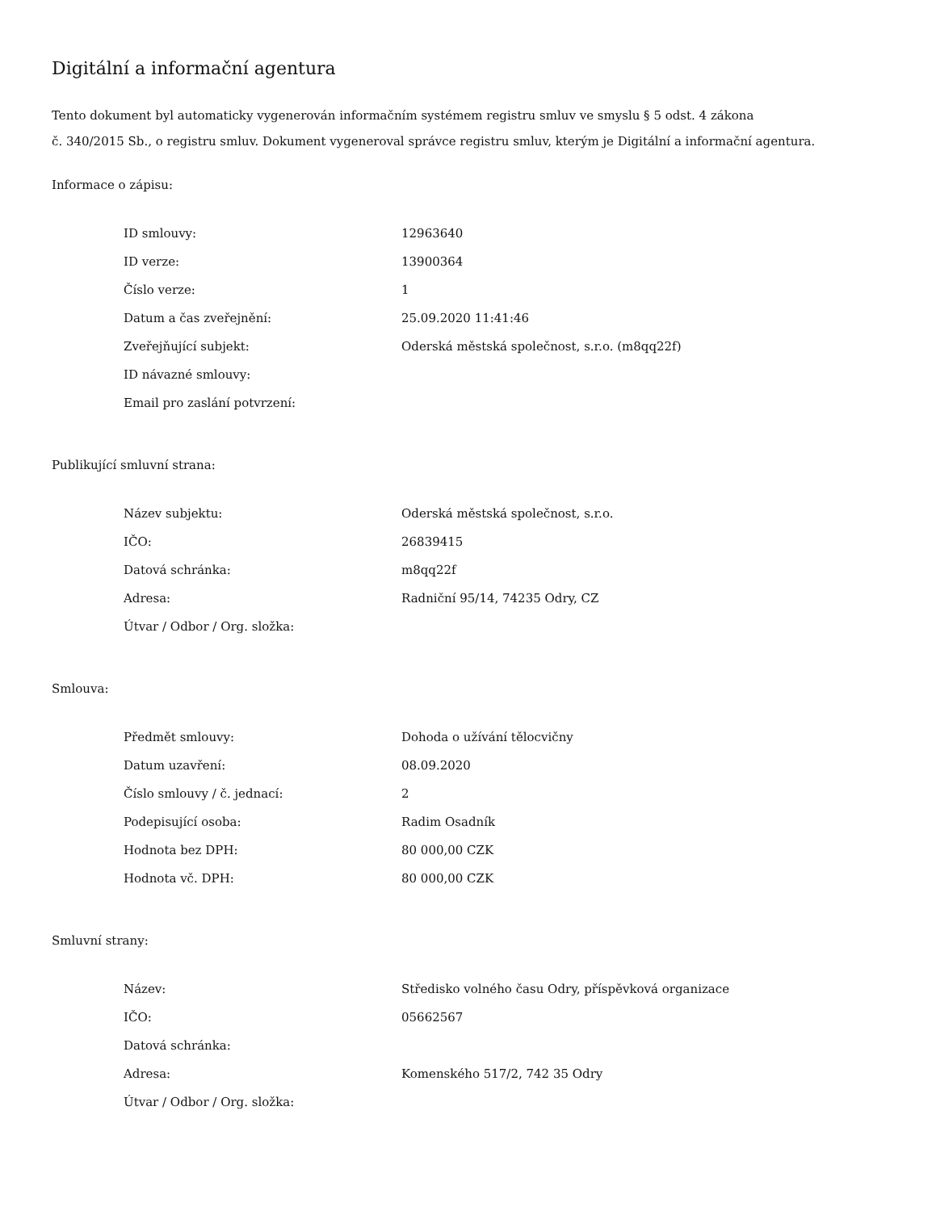Digitální a informační agentura
Tento dokument byl automaticky vygenerován informačním systémem registru smluv ve smyslu § 5 odst. 4 zákona
č. 340/2015 Sb., o registru smluv. Dokument vygeneroval správce registru smluv, kterým je Digitální a informační agentura.
Informace o zápisu:
| ID smlouvy: | 12963640 |
| ID verze: | 13900364 |
| Číslo verze: | 1 |
| Datum a čas zveřejnění: | 25.09.2020 11:41:46 |
| Zveřejňující subjekt: | Oderská městská společnost, s.r.o. (m8qq22f) |
| ID návazné smlouvy: | |
| Email pro zaslání potvrzení: | |
Publikující smluvní strana:
| Název subjektu: | Oderská městská společnost, s.r.o. |
| IČO: | 26839415 |
| Datová schránka: | m8qq22f |
| Adresa: | Radniční 95/14, 74235 Odry, CZ |
| Útvar / Odbor / Org. složka: | |
Smlouva:
| Předmět smlouvy: | Dohoda o užívání tělocvičny |
| Datum uzavření: | 08.09.2020 |
| Číslo smlouvy / č. jednací: | 2 |
| Podepisující osoba: | Radim Osadník |
| Hodnota bez DPH: | 80 000,00 CZK |
| Hodnota vč. DPH: | 80 000,00 CZK |
Smluvní strany:
| Název: | Středisko volného času Odry, příspěvková organizace |
| IČO: | 05662567 |
| Datová schránka: | |
| Adresa: | Komenského 517/2, 742 35 Odry |
| Útvar / Odbor / Org. složka: | |